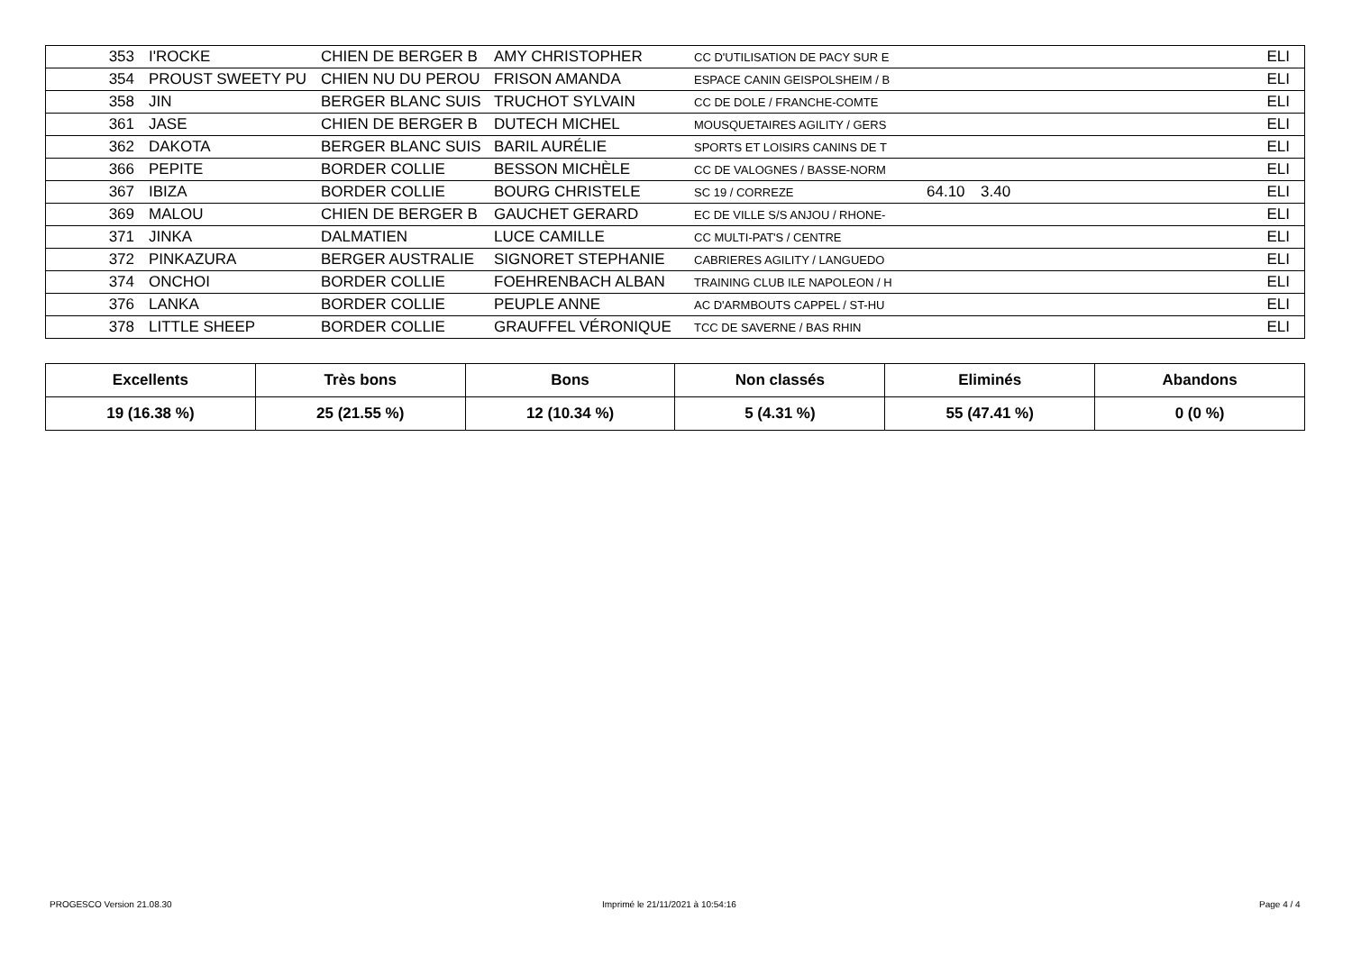| 353 | I'ROCKE | CHIEN DE BERGER B | AMY CHRISTOPHER | CC D'UTILISATION DE PACY SUR E | | | ELI |
| 354 | PROUST SWEETY PU | CHIEN NU DU PEROU | FRISON AMANDA | ESPACE CANIN GEISPOLSHEIM / B | | | ELI |
| 358 | JIN | BERGER BLANC SUIS | TRUCHOT SYLVAIN | CC DE DOLE / FRANCHE-COMTE | | | ELI |
| 361 | JASE | CHIEN DE BERGER B | DUTECH MICHEL | MOUSQUETAIRES AGILITY / GERS | | | ELI |
| 362 | DAKOTA | BERGER BLANC SUIS | BARIL AURÉLIE | SPORTS ET LOISIRS CANINS DE T | | | ELI |
| 366 | PEPITE | BORDER COLLIE | BESSON MICHÈLE | CC DE VALOGNES / BASSE-NORM | | | ELI |
| 367 | IBIZA | BORDER COLLIE | BOURG CHRISTELE | SC 19 / CORREZE | 64.10 | 3.40 | ELI |
| 369 | MALOU | CHIEN DE BERGER B | GAUCHET GERARD | EC DE VILLE S/S ANJOU / RHONE- | | | ELI |
| 371 | JINKA | DALMATIEN | LUCE CAMILLE | CC MULTI-PAT'S / CENTRE | | | ELI |
| 372 | PINKAZURA | BERGER AUSTRALIE | SIGNORET STEPHANIE | CABRIERES AGILITY / LANGUEDO | | | ELI |
| 374 | ONCHOI | BORDER COLLIE | FOEHRENBACH ALBAN | TRAINING CLUB ILE NAPOLEON / H | | | ELI |
| 376 | LANKA | BORDER COLLIE | PEUPLE ANNE | AC D'ARMBOUTS CAPPEL / ST-HU | | | ELI |
| 378 | LITTLE SHEEP | BORDER COLLIE | GRAUFFEL VÉRONIQUE | TCC DE SAVERNE / BAS RHIN | | | ELI |
| Excellents | Très bons | Bons | Non classés | Eliminés | Abandons |
| --- | --- | --- | --- | --- | --- |
| 19 (16.38 %) | 25 (21.55 %) | 12 (10.34 %) | 5 (4.31 %) | 55 (47.41 %) | 0 (0 %) |
PROGESCO Version 21.08.30
Imprimé le 21/11/2021 à 10:54:16
Page 4 / 4